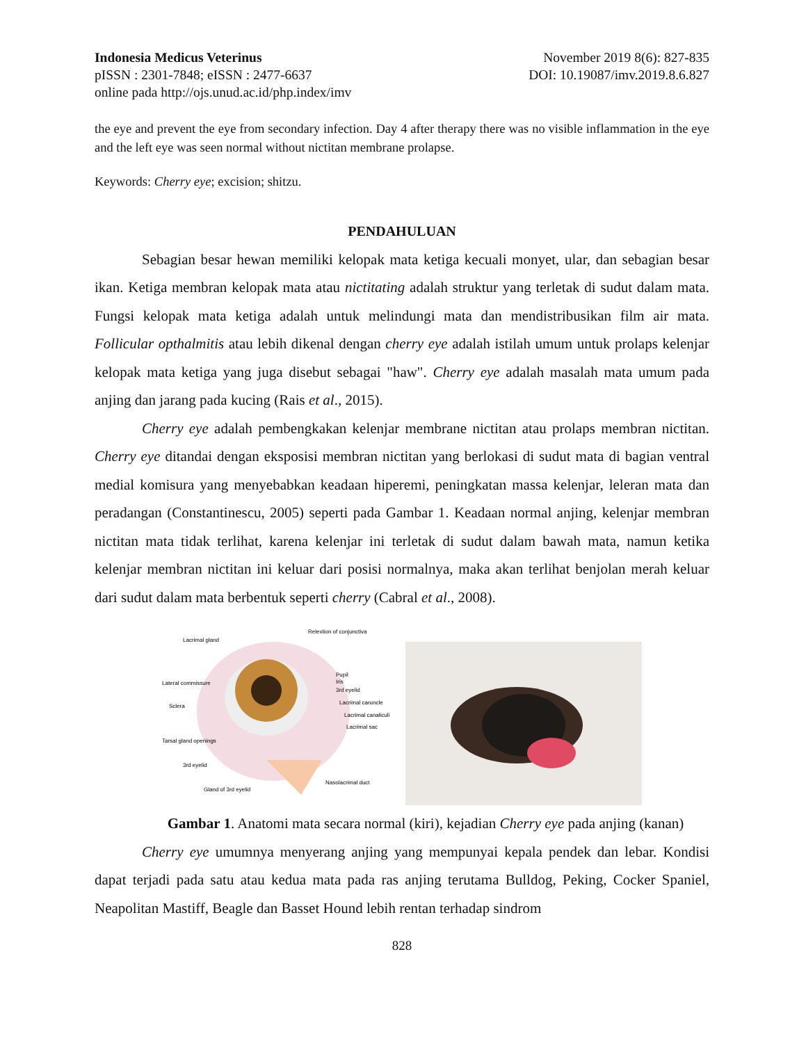Indonesia Medicus Veterinus November 2019 8(6): 827-835
pISSN : 2301-7848; eISSN : 2477-6637 DOI: 10.19087/imv.2019.8.6.827
online pada http://ojs.unud.ac.id/php.index/imv
the eye and prevent the eye from secondary infection. Day 4 after therapy there was no visible inflammation in the eye and the left eye was seen normal without nictitan membrane prolapse.
Keywords: Cherry eye; excision; shitzu.
PENDAHULUAN
Sebagian besar hewan memiliki kelopak mata ketiga kecuali monyet, ular, dan sebagian besar ikan. Ketiga membran kelopak mata atau nictitating adalah struktur yang terletak di sudut dalam mata. Fungsi kelopak mata ketiga adalah untuk melindungi mata dan mendistribusikan film air mata. Follicular opthalmitis atau lebih dikenal dengan cherry eye adalah istilah umum untuk prolaps kelenjar kelopak mata ketiga yang juga disebut sebagai "haw". Cherry eye adalah masalah mata umum pada anjing dan jarang pada kucing (Rais et al., 2015).
Cherry eye adalah pembengkakan kelenjar membrane nictitan atau prolaps membran nictitan. Cherry eye ditandai dengan eksposisi membran nictitan yang berlokasi di sudut mata di bagian ventral medial komisura yang menyebabkan keadaan hiperemi, peningkatan massa kelenjar, leleran mata dan peradangan (Constantinescu, 2005) seperti pada Gambar 1. Keadaan normal anjing, kelenjar membran nictitan mata tidak terlihat, karena kelenjar ini terletak di sudut dalam bawah mata, namun ketika kelenjar membran nictitan ini keluar dari posisi normalnya, maka akan terlihat benjolan merah keluar dari sudut dalam mata berbentuk seperti cherry (Cabral et al., 2008).
Lacrimal gland
Relextion of conjunctiva
Lateral commissure
Sclera
Pupil
Iris
3rd eyelid
Lacrimal caruncle
Lacrimal canaliculi
Lacrimal sac
Tarsal gland openings
3rd eyelid
Gland of 3rd eyelid
Nasolacrimal duct
Gambar 1. Anatomi mata secara normal (kiri), kejadian Cherry eye pada anjing (kanan)
Cherry eye umumnya menyerang anjing yang mempunyai kepala pendek dan lebar. Kondisi dapat terjadi pada satu atau kedua mata pada ras anjing terutama Bulldog, Peking, Cocker Spaniel, Neapolitan Mastiff, Beagle dan Basset Hound lebih rentan terhadap sindrom
828